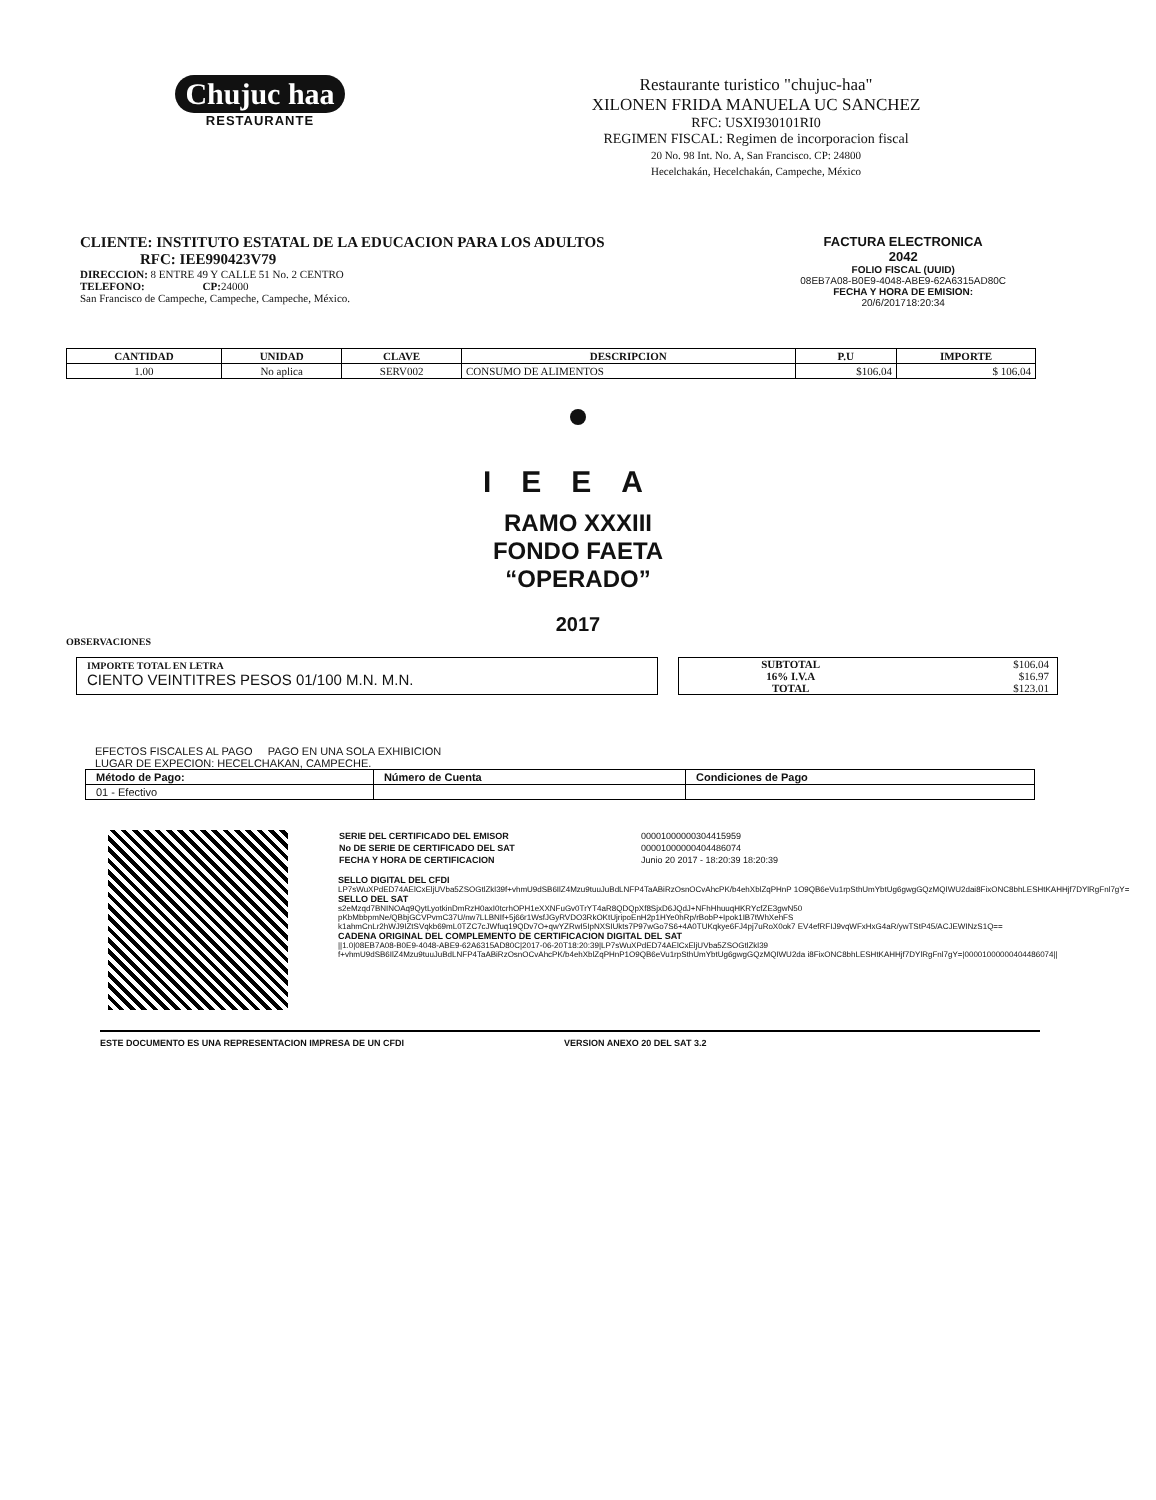Chujuc haa
RESTAURANTE
Restaurante turistico "chujuc-haa"
XILONEN FRIDA MANUELA UC SANCHEZ
RFC: USXI930101RI0
REGIMEN FISCAL: Regimen de incorporacion fiscal
20 No. 98 Int. No. A, San Francisco. CP: 24800
Hecelchakán, Hecelchakán, Campeche, México
CLIENTE: INSTITUTO ESTATAL DE LA EDUCACION PARA LOS ADULTOS
RFC: IEE990423V79
DIRECCION: 8 ENTRE 49 Y CALLE 51 No. 2 CENTRO
TELEFONO: CP: 24000
San Francisco de Campeche, Campeche, Campeche, México.
FACTURA ELECTRONICA
2042
FOLIO FISCAL (UUID)
08EB7A08-B0E9-4048-ABE9-62A6315AD80C
FECHA Y HORA DE EMISION:
20/6/201718:20:34
| CANTIDAD | UNIDAD | CLAVE | DESCRIPCION | P.U | IMPORTE |
| --- | --- | --- | --- | --- | --- |
| 1.00 | No aplica | SERV002 | CONSUMO DE ALIMENTOS | $106.04 | $ 106.04 |
IEEA
RAMO XXXIII
FONDO FAETA
“OPERADO”
2017
OBSERVACIONES
IMPORTE TOTAL EN LETRA
CIENTO VEINTITRES PESOS 01/100 M.N. M.N.
| SUBTOTAL | $106.04 |
| 16% I.V.A | $16.97 |
| TOTAL | $123.01 |
EFECTOS FISCALES AL PAGO PAGO EN UNA SOLA EXHIBICION
LUGAR DE EXPECION: HECELCHAKAN, CAMPECHE.
| Método de Pago: | Número de Cuenta | Condiciones de Pago |
| 01 - Efectivo | | |
| SERIE DEL CERTIFICADO DEL EMISOR | 00001000000304415959 |
| No DE SERIE DE CERTIFICADO DEL SAT | 00001000000404486074 |
| FECHA Y HORA DE CERTIFICACION | Junio 20 2017 - 18:20:39 18:20:39 |
SELLO DIGITAL DEL CFDI
LP7sWuXPdED74AElCxEljUVba5ZSOGtlZkl39f+vhmU9dSB6IlZ4Mzu9tuuJuBdLNFP4TaABiRzOsnOCvAhcPK/b4ehXblZqPHnP 1O9QB6eVu1rpSthUmYbtUg6gwgGQzMQIWU2dai8FixONC8bhLESHtKAHHjf7DYlRgFnl7gY=
SELLO DEL SAT
s2eMzqd7BNINOAq9QytLyotkinDmRzH0axI0tcrhOPH1eXXNFuGv0TrYT4aR8QDQpXf8SjxD6JQdJ+NFhHhuuqHKRYcfZE3gwN50 pKbMbbpmNe/QBbjGCVPvmC37U/nw7LLBNIf+5j66r1WsfJGyRVDO3RkOKtUjripoEnH2p1HYe0hRp/rBobP+Ipok1IB7tWhXehFS k1ahmCnLr2hWJ9IZtSVqkb69mL0TZC7cJWfuq19QDv7O+qwYZRwI5IpNXSIUkts7P97wGo7S6+4A0TUKqkye6FJ4pj7uRoX0ok7 EV4efRFIJ9vqWFxHxG4aR/ywTStP45/ACJEWINzS1Q==
CADENA ORIGINAL DEL COMPLEMENTO DE CERTIFICACION DIGITAL DEL SAT
||1.0|08EB7A08-B0E9-4048-ABE9-62A6315AD80C|2017-06-20T18:20:39|LP7sWuXPdED74AElCxEljUVba5ZSOGtlZkl39 f+vhmU9dSB6IlZ4Mzu9tuuJuBdLNFP4TaABiRzOsnOCvAhcPK/b4ehXblZqPHnP1O9QB6eVu1rpSthUmYbtUg6gwgGQzMQIWU2da i8FixONC8bhLESHtKAHHjf7DYlRgFnl7gY=|00001000000404486074||
ESTE DOCUMENTO ES UNA REPRESENTACION IMPRESA DE UN CFDI VERSION ANEXO 20 DEL SAT 3.2